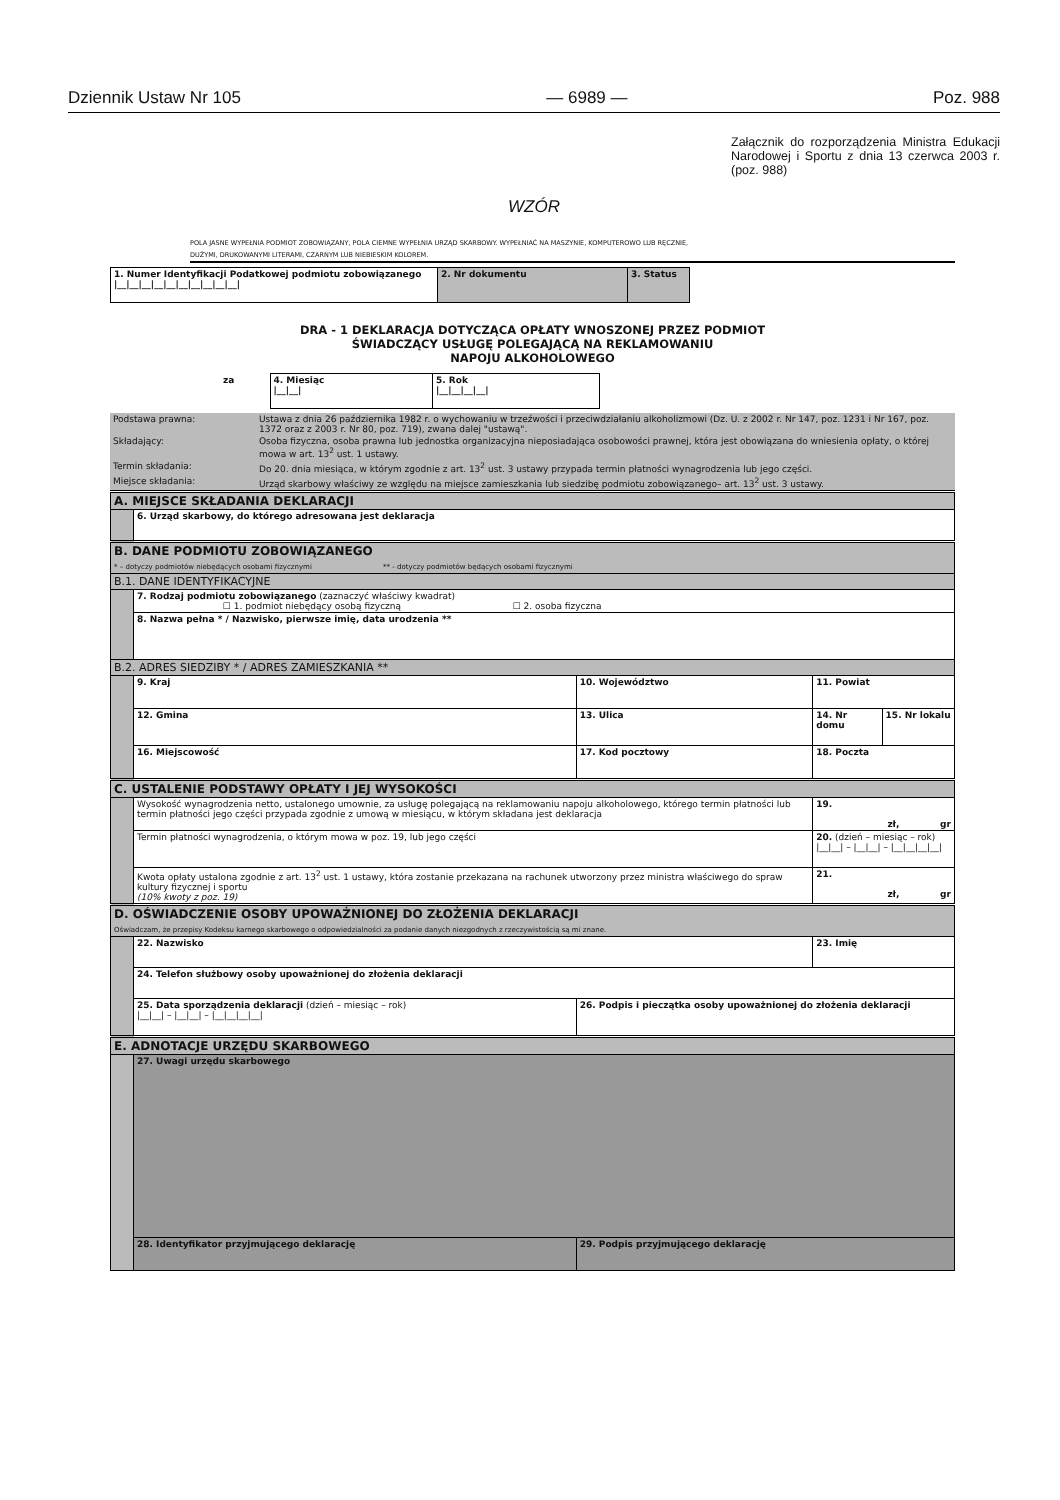Dziennik Ustaw Nr 105 — 6989 — Poz. 988
Załącznik do rozporządzenia Ministra Edukacji Narodowej i Sportu z dnia 13 czerwca 2003 r. (poz. 988)
WZÓR
POLA JASNE WYPEŁNIA PODMIOT ZOBOWIĄZANY, POLA CIEMNE WYPEŁNIA URZĄD SKARBOWY. WYPEŁNIAĆ NA MASZYNIE, KOMPUTEROWO LUB RĘCZNIE,
DUŻYMI, DRUKOWANYMI LITERAMI, CZARNYM LUB NIEBIESKIM KOLOREM.
| 1. Numer Identyfikacji Podatkowej podmiotu zobowiązanego /__/__/__/__/__/__/__/__/__/__/ | 2. Nr dokumentu | 3. Status |
DRA - 1 DEKLARACJA DOTYCZĄCA OPŁATY WNOSZONEJ PRZEZ PODMIOT
ŚWIADCZĄCY USŁUGĘ POLEGAJĄCĄ NA REKLAMOWANIU
NAPOJU ALKOHOLOWEGO
| za | 4. Miesiąc /__/__/ | 5. Rok /__/__/__/__/ |
| Podstawa prawna: | Ustawa z dnia 26 października 1982 r. o wychowaniu w trzeźwości i przeciwdziałaniu alkoholizmowi (Dz. U. z 2002 r. Nr 147, poz. 1231 i Nr 167, poz. 1372 oraz z 2003 r. Nr 80, poz. 719), zwana dalej "ustawą". |
| Składający: | Osoba fizyczna, osoba prawna lub jednostka organizacyjna nieposiadająca osobowości prawnej, która jest obowiązana do wniesienia opłaty, o której mowa w art. 13<sup>2</sup> ust. 1 ustawy. |
| Termin składania: | Do 20. dnia miesiąca, w którym zgodnie z art. 13<sup>2</sup> ust. 3 ustawy przypada termin płatności wynagrodzenia lub jego części. |
| Miejsce składania: | Urząd skarbowy właściwy ze względu na miejsce zamieszkania lub siedzibę podmiotu zobowiązanego– art. 13<sup>2</sup> ust. 3 ustawy. |
| A. MIEJSCE SKŁADANIA DEKLARACJI | | | | | |
| | 6. Urząd skarbowy, do którego adresowana jest deklaracja | | | | |
| B. DANE PODMIOTU ZOBOWIĄZANEGO * – dotyczy podmiotów niebędących osobami fizycznymi ** - dotyczy podmiotów będących osobami fizycznymi | | | | | |
| B.1. DANE IDENTYFIKACYJNE | | | | | |
| | 7. Rodzaj podmiotu zobowiązanego (zaznaczyć właściwy kwadrat) ☐ 1. podmiot niebędący osobą fizyczną ☐ 2. osoba fizyczna | | | | |
| | 8. Nazwa pełna * / Nazwisko, pierwsze imię, data urodzenia ** | | | | |
| B.2. ADRES SIEDZIBY * / ADRES ZAMIESZKANIA ** | | | | | |
| | 9. Kraj | 10. Województwo | | 11. Powiat | |
| | 12. Gmina | 13. Ulica | | 14. Nr domu | 15. Nr lokalu |
| | 16. Miejscowość | | 17. Kod pocztowy | 18. Poczta | |
| C. USTALENIE PODSTAWY OPŁATY I JEJ WYSOKOŚCI | | | | | |
| | Wysokość wynagrodzenia netto, ustalonego umownie, za usługę polegającą na reklamowaniu napoju alkoholowego, którego termin płatności lub termin płatności jego części przypada zgodnie z umową w miesiącu, w którym składana jest deklaracja | | | 19. zł, gr | |
| | Termin płatności wynagrodzenia, o którym mowa w poz. 19, lub jego części | | | 20. (dzień – miesiąc – rok) /__/__/ – /__/__/ – /__/__/__/__/ | |
| | Kwota opłaty ustalona zgodnie z art. 13<sup>2</sup> ust. 1 ustawy, która zostanie przekazana na rachunek utworzony przez ministra właściwego do spraw kultury fizycznej i sportu (10% kwoty z poz. 19) | | | 21. zł, gr | |
| D. OŚWIADCZENIE OSOBY UPOWAŻNIONEJ DO ZŁOŻENIA DEKLARACJI Oświadczam, że przepisy Kodeksu karnego skarbowego o odpowiedzialności za podanie danych niezgodnych z rzeczywistością są mi znane. | | | | | |
| | 22. Nazwisko | | | 23. Imię | |
| | 24. Telefon służbowy osoby upoważnionej do złożenia deklaracji | | | | |
| | 25. Data sporządzenia deklaracji (dzień – miesiąc – rok) /__/__/ – /__/__/ – /__/__/__/__/ | | 26. Podpis i pieczątka osoby upoważnionej do złożenia deklaracji | | |
| E. ADNOTACJE URZĘDU SKARBOWEGO | | | | | |
| | 27. Uwagi urzędu skarbowego | | | | |
| | 28. Identyfikator przyjmującego deklarację | | 29. Podpis przyjmującego deklarację | | |